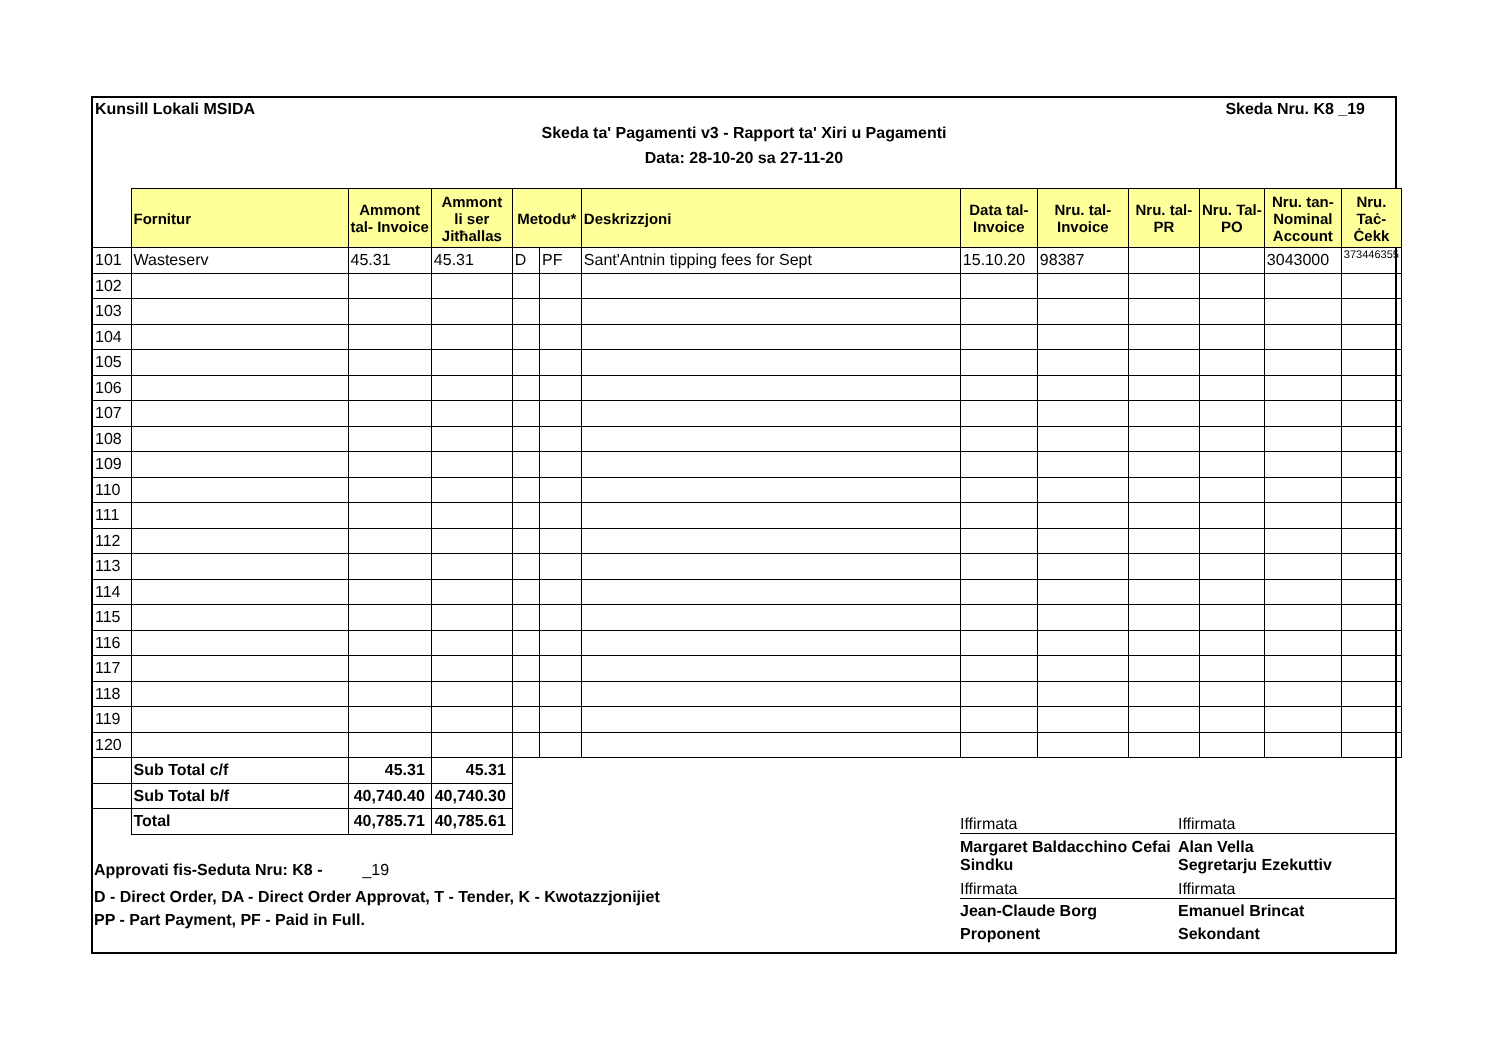Kunsill Lokali MSIDA Skeda Nru. K8 _19
Skeda ta' Pagamenti v3 - Rapport ta' Xiri u Pagamenti
Data: 28-10-20 sa 27-11-20
| | Fornitur | Ammont tal- Invoice | Ammont li ser Jitħallas | Metodu* | | Deskrizzjoni | Data tal- Invoice | Nru. tal- Invoice | Nru. tal- PR | Nru. Tal- PO | Nru. tan- Nominal Account | Nru. Taċ- Ċekk |
| --- | --- | --- | --- | --- | --- | --- | --- | --- | --- | --- | --- | --- |
| 101 | Wasteserv | 45.31 | 45.31 | D | PF | Sant'Antnin tipping fees for Sept | 15.10.20 | 98387 | | | 3043000 | 373446355 |
| 102 | | | | | | | | | | | | |
| 103 | | | | | | | | | | | | |
| 104 | | | | | | | | | | | | |
| 105 | | | | | | | | | | | | |
| 106 | | | | | | | | | | | | |
| 107 | | | | | | | | | | | | |
| 108 | | | | | | | | | | | | |
| 109 | | | | | | | | | | | | |
| 110 | | | | | | | | | | | | |
| 111 | | | | | | | | | | | | |
| 112 | | | | | | | | | | | | |
| 113 | | | | | | | | | | | | |
| 114 | | | | | | | | | | | | |
| 115 | | | | | | | | | | | | |
| 116 | | | | | | | | | | | | |
| 117 | | | | | | | | | | | | |
| 118 | | | | | | | | | | | | |
| 119 | | | | | | | | | | | | |
| 120 | | | | | | | | | | | | |
| | Sub Total c/f | 45.31 | 45.31 | | | | | | | | | |
| | Sub Total b/f | 40,740.40 | 40,740.30 | | | | | | | | | |
| | Total | 40,785.71 | 40,785.61 | | | | | | | | | |
Approvati fis-Seduta Nru: K8 - _19
D - Direct Order, DA - Direct Order Approvat, T - Tender, K - Kwotazzjonijiet
PP - Part Payment, PF - Paid in Full.
Iffirmata Iffirmata
Margaret Baldacchino Cefai
Sindku Alan Vella
Segretarju Ezekuttiv
Iffirmata Iffirmata
Jean-Claude Borg
Proponent Emanuel Brincat
Sekondant